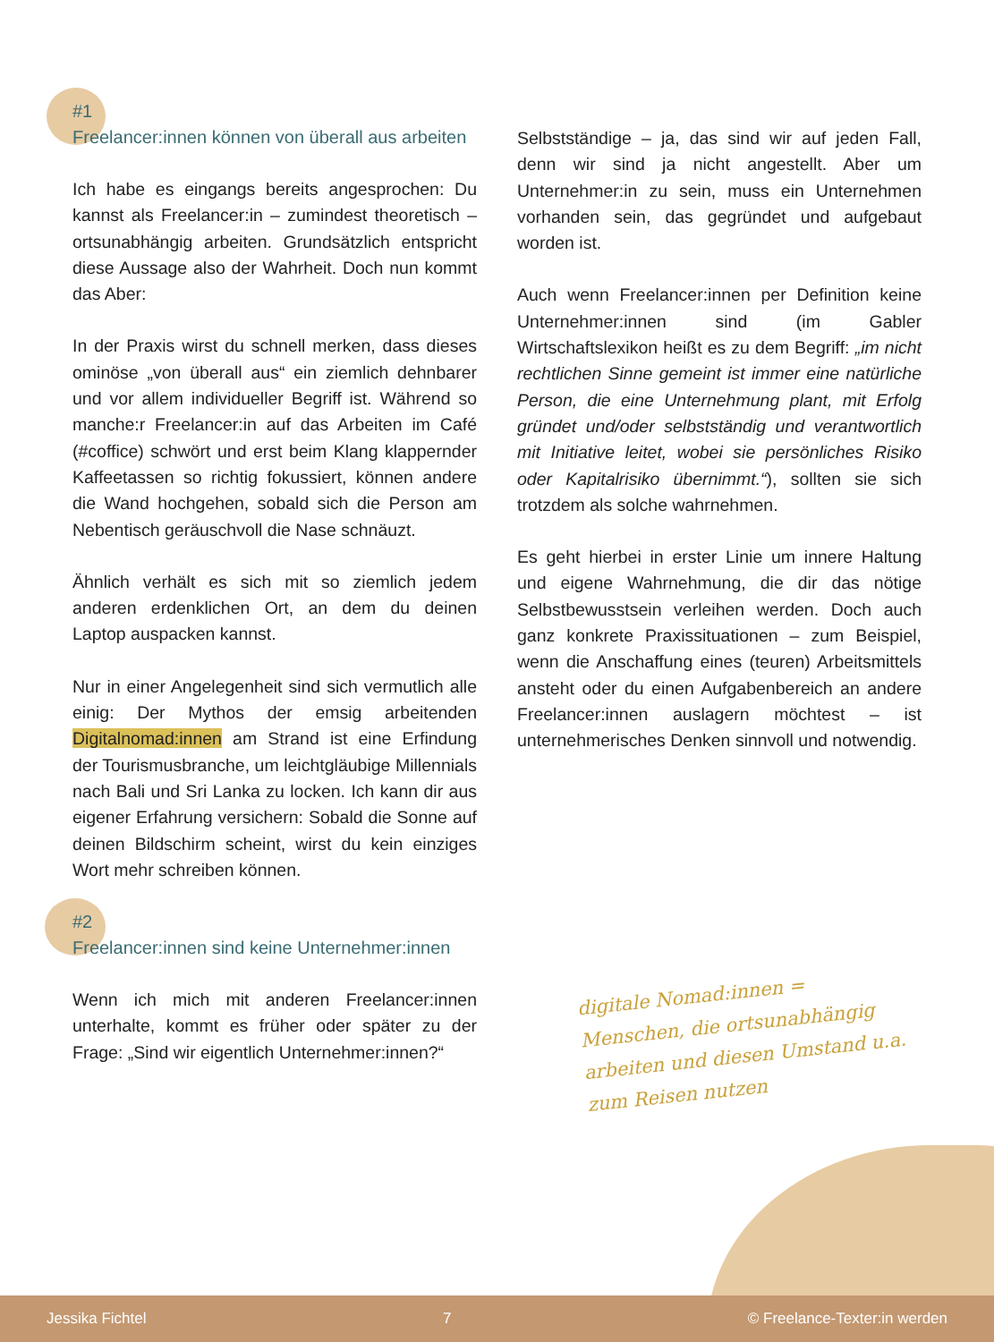#1
Freelancer:innen können von überall aus arbeiten
Ich habe es eingangs bereits angesprochen: Du kannst als Freelancer:in – zumindest theoretisch – ortsunabhängig arbeiten. Grundsätzlich entspricht diese Aussage also der Wahrheit. Doch nun kommt das Aber:
In der Praxis wirst du schnell merken, dass dieses ominöse „von überall aus“ ein ziemlich dehnbarer und vor allem individueller Begriff ist. Während so manche:r Freelancer:in auf das Arbeiten im Café (#coffice) schwört und erst beim Klang klappernder Kaffeetassen so richtig fokussiert, können andere die Wand hochgehen, sobald sich die Person am Nebentisch geräuschvoll die Nase schnäuzt.
Ähnlich verhält es sich mit so ziemlich jedem anderen erdenklichen Ort, an dem du deinen Laptop auspacken kannst.
Nur in einer Angelegenheit sind sich vermutlich alle einig: Der Mythos der emsig arbeitenden Digitalnomad:innen am Strand ist eine Erfindung der Tourismusbranche, um leichtgläubige Millennials nach Bali und Sri Lanka zu locken. Ich kann dir aus eigener Erfahrung versichern: Sobald die Sonne auf deinen Bildschirm scheint, wirst du kein einziges Wort mehr schreiben können.
#2
Freelancer:innen sind keine Unternehmer:innen
Wenn ich mich mit anderen Freelancer:innen unterhalte, kommt es früher oder später zu der Frage: „Sind wir eigentlich Unternehmer:innen?“
Selbstständige – ja, das sind wir auf jeden Fall, denn wir sind ja nicht angestellt. Aber um Unternehmer:in zu sein, muss ein Unternehmen vorhanden sein, das gegründet und aufgebaut worden ist.
Auch wenn Freelancer:innen per Definition keine Unternehmer:innen sind (im Gabler Wirtschaftslexikon heißt es zu dem Begriff: „im nicht rechtlichen Sinne gemeint ist immer eine natürliche Person, die eine Unternehmung plant, mit Erfolg gründet und/oder selbstständig und verantwortlich mit Initiative leitet, wobei sie persönliches Risiko oder Kapitalrisiko übernimmt.“), sollten sie sich trotzdem als solche wahrnehmen.
Es geht hierbei in erster Linie um innere Haltung und eigene Wahrnehmung, die dir das nötige Selbstbewusstsein verleihen werden. Doch auch ganz konkrete Praxissituationen – zum Beispiel, wenn die Anschaffung eines (teuren) Arbeitsmittels ansteht oder du einen Aufgabenbereich an andere Freelancer:innen auslagern möchtest – ist unternehmerisches Denken sinnvoll und notwendig.
digitale Nomad:innen = Menschen, die ortsunabhängig arbeiten und diesen Umstand u.a. zum Reisen nutzen
Jessika Fichtel 7 © Freelance-Texter:in werden